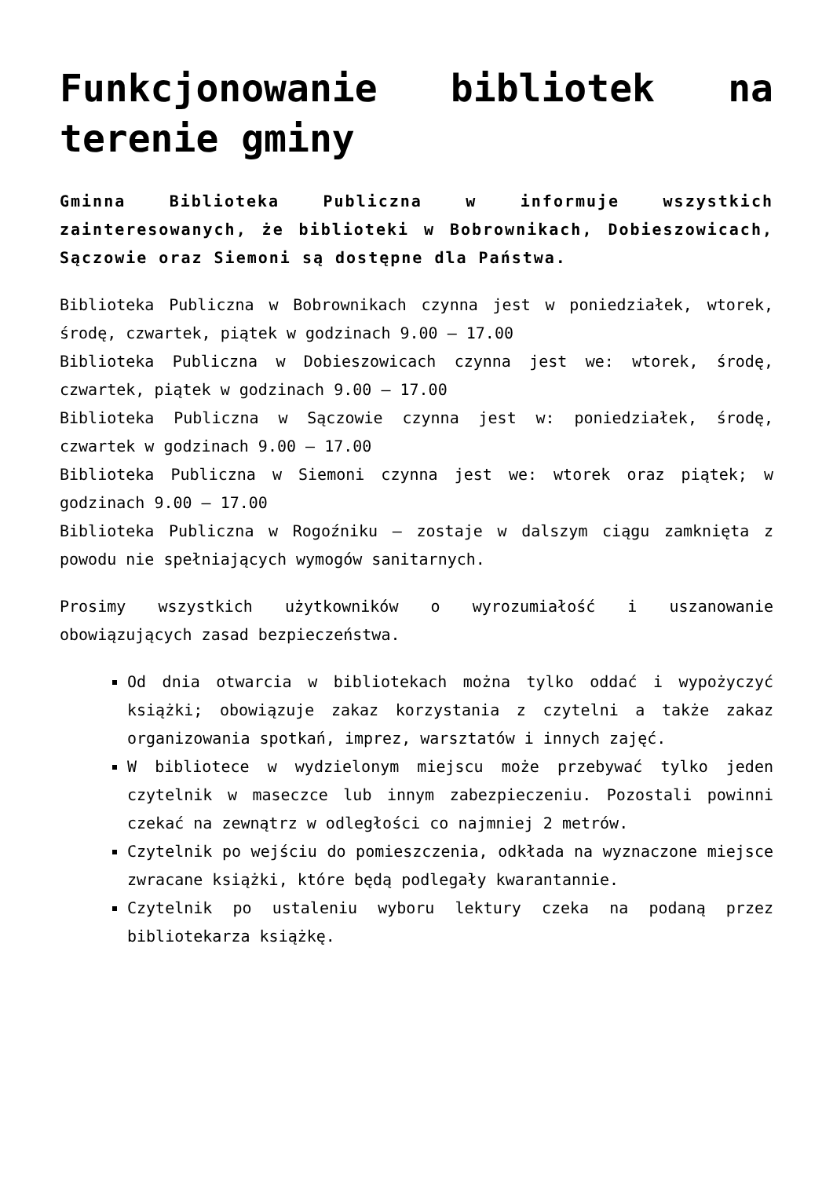Funkcjonowanie bibliotek na terenie gminy
Gminna Biblioteka Publiczna w informuje wszystkich zainteresowanych, że biblioteki w Bobrownikach, Dobieszowicach, Sączowie oraz Siemoni są dostępne dla Państwa.
Biblioteka Publiczna w Bobrownikach czynna jest w poniedziałek, wtorek, środę, czwartek, piątek w godzinach 9.00 – 17.00
Biblioteka Publiczna w Dobieszowicach czynna jest we: wtorek, środę, czwartek, piątek w godzinach 9.00 – 17.00
Biblioteka Publiczna w Sączowie czynna jest w: poniedziałek, środę, czwartek w godzinach 9.00 – 17.00
Biblioteka Publiczna w Siemoni czynna jest we: wtorek oraz piątek; w godzinach 9.00 – 17.00
Biblioteka Publiczna w Rogoźniku – zostaje w dalszym ciągu zamknięta z powodu nie spełniających wymogów sanitarnych.
Prosimy wszystkich użytkowników o wyrozumiałość i uszanowanie obowiązujących zasad bezpieczeństwa.
Od dnia otwarcia w bibliotekach można tylko oddać i wypożyczyć książki; obowiązuje zakaz korzystania z czytelni a także zakaz organizowania spotkań, imprez, warsztatów i innych zajęć.
W bibliotece w wydzielonym miejscu może przebywać tylko jeden czytelnik w maseczce lub innym zabezpieczeniu. Pozostali powinni czekać na zewnątrz w odległości co najmniej 2 metrów.
Czytelnik po wejściu do pomieszczenia, odkłada na wyznaczone miejsce zwracane książki, które będą podlegały kwarantannie.
Czytelnik po ustaleniu wyboru lektury czeka na podaną przez bibliotekarza książkę.